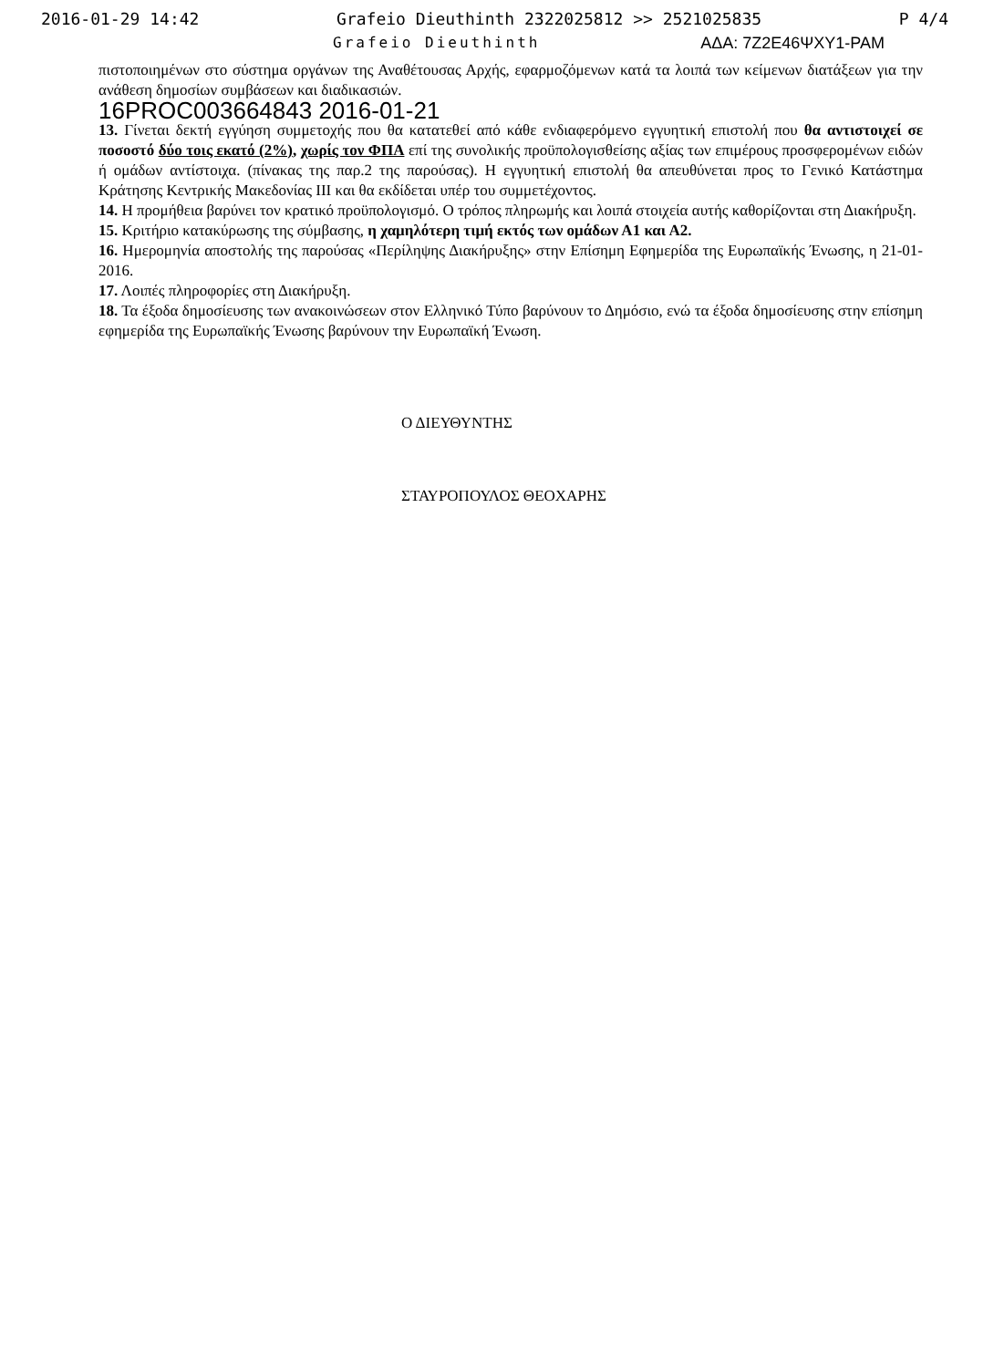2016-01-29 14:42 Grafeio Dieuthinth 2322025812 >> 2521025835 P 4/4
Grafeio Dieuthinth ΑΔΑ: 7Ζ2Ε46ΨΧΥ1-ΡΑΜ
πιστοποιημένων στο σύστημα οργάνων της Αναθέτουσας Αρχής, εφαρμοζόμενων κατά τα λοιπά των κείμενων διατάξεων για την ανάθεση δημοσίων συμβάσεων και διαδικασιών.
16PROC003664843 2016-01-21
13. Γίνεται δεκτή εγγύηση συμμετοχής που θα κατατεθεί από κάθε ενδιαφερόμενο εγγυητική επιστολή που θα αντιστοιχεί σε ποσοστό δύο τοις εκατό (2%), χωρίς τον ΦΠΑ επί της συνολικής προϋπολογισθείσης αξίας των επιμέρους προσφερομένων ειδών ή ομάδων αντίστοιχα. (πίνακας της παρ.2 της παρούσας). Η εγγυητική επιστολή θα απευθύνεται προς το Γενικό Κατάστημα Κράτησης Κεντρικής Μακεδονίας ΙΙΙ και θα εκδίδεται υπέρ του συμμετέχοντος.
14. Η προμήθεια βαρύνει τον κρατικό προϋπολογισμό. Ο τρόπος πληρωμής και λοιπά στοιχεία αυτής καθορίζονται στη Διακήρυξη.
15. Κριτήριο κατακύρωσης της σύμβασης, η χαμηλότερη τιμή εκτός των ομάδων Α1 και Α2.
16. Ημερομηνία αποστολής της παρούσας «Περίληψης Διακήρυξης» στην Επίσημη Εφημερίδα της Ευρωπαϊκής Ένωσης, η 21-01-2016.
17. Λοιπές πληροφορίες στη Διακήρυξη.
18. Τα έξοδα δημοσίευσης των ανακοινώσεων στον Ελληνικό Τύπο βαρύνουν το Δημόσιο, ενώ τα έξοδα δημοσίευσης στην επίσημη εφημερίδα της Ευρωπαϊκής Ένωσης βαρύνουν την Ευρωπαϊκή Ένωση.
Ο ΔΙΕΥΘΥΝΤΗΣ
ΣΤΑΥΡΟΠΟΥΛΟΣ ΘΕΟΧΑΡΗΣ